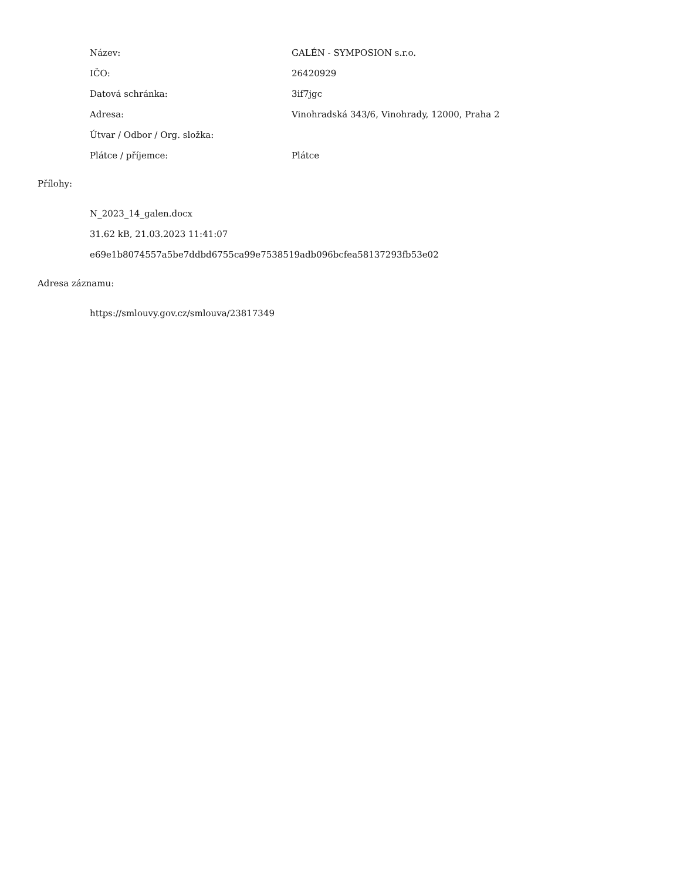| Název: | GALÉN - SYMPOSION s.r.o. |
| IČO: | 26420929 |
| Datová schránka: | 3if7jgc |
| Adresa: | Vinohradská 343/6, Vinohrady, 12000, Praha 2 |
| Útvar / Odbor / Org. složka: | |
| Plátce / příjemce: | Plátce |
Přílohy:
N_2023_14_galen.docx
31.62 kB, 21.03.2023 11:41:07
e69e1b8074557a5be7ddbd6755ca99e7538519adb096bcfea58137293fb53e02
Adresa záznamu:
https://smlouvy.gov.cz/smlouva/23817349